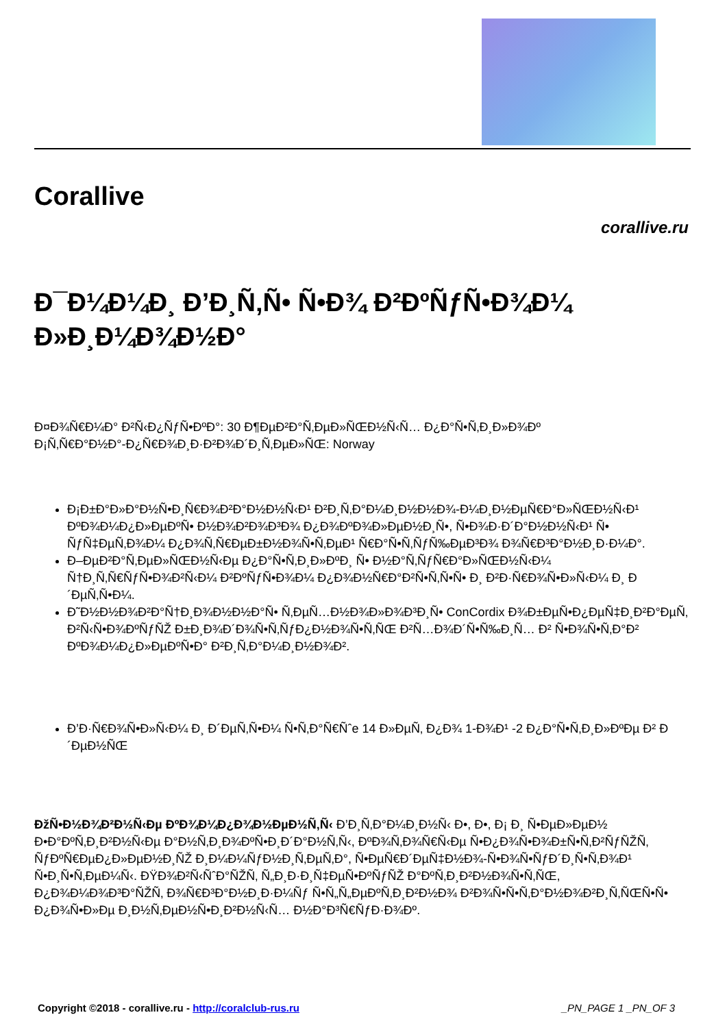Corallive
corallive.ru
Ð¯Ð¼Ð¼Ð¸ Ð’Ð¸Ñ‚Ñ• Ñ•Ð¾ Ð²ÐºÑƒÑ•Ð¾Ð¼ Ð»Ð¸Ð¼Ð¾Ð½Ð°
Ð¤Ð¾Ñ€Ð¼Ð° Ð²Ñ‹Ð¿ÑƒÑ•ÐºÐ°: 30 Ð¶ÐµÐ²Ð°Ñ‚ÐµÐ»ÑŒÐ½Ñ‹Ñ… Ð¿Ð°Ñ•Ñ‚Ð¸Ð»Ð¾Ðº
Ð¡Ñ‚Ñ€Ð°Ð½Ð°-Ð¿Ñ€Ð¾Ð¸Ð·Ð²Ð¾Ð´Ð¸Ñ‚ÐµÐ»ÑŒ: Norway
Ð¡Ð±Ð°Ð»Ð°Ð½Ñ•Ð¸Ñ€Ð¾Ð²Ð°Ð½Ð½Ñ‹Ð¹ Ð²Ð¸Ñ‚Ð°Ð¼Ð¸Ð½Ð½Ð¾-Ð¼Ð¸Ð½ÐµÑ€Ð°Ð»ÑŒÐ½Ñ‹Ð¹ ÐºÐ¾Ð¼Ð¿Ð»ÐµÐºÑ• Ð½Ð¾Ð²Ð¾Ð³Ð¾ Ð¿Ð¾ÐºÐ¾Ð»ÐµÐ½Ð¸Ñ•, Ñ•Ð¾Ð·Ð´Ð°Ð½Ð½Ñ‹Ð¹ Ñ• ÑƒÑ‡ÐµÑ‚Ð¾Ð¼ Ð¿Ð¾Ñ‚Ñ€ÐµÐ±Ð½Ð¾Ñ•Ñ‚ÐµÐ¹ Ñ€Ð°Ñ•Ñ‚ÑƒÑ‰ÐµÐ³Ð¾ Ð¾Ñ€Ð³Ð°Ð½Ð¸Ð·Ð¼Ð°.
Ð–ÐµÐ²Ð°Ñ‚ÐµÐ»ÑŒÐ½Ñ‹Ðµ Ð¿Ð°Ñ•Ñ‚Ð¸Ð»ÐºÐ¸ Ñ• Ð½Ð°Ñ‚ÑƒÑ€Ð°Ð»ÑŒÐ½Ñ‹Ð¼ Ñ†Ð¸Ñ‚Ñ€ÑƒÑ•Ð¾Ð²Ñ‹Ð¼ Ð²ÐºÑƒÑ•Ð¾Ð¼ Ð¿Ð¾Ð½Ñ€Ð°Ð²Ñ•Ñ‚Ñ•Ñ• Ð¸ Ð²Ð·Ñ€Ð¾Ñ•Ð»Ñ‹Ð¼ Ð¸ Ð´ÐµÑ‚Ñ•Ð¼.
Ð˜Ð½Ð½Ð¾Ð²Ð°Ñ†Ð¸Ð¾Ð½Ð½Ð°Ñ• Ñ‚ÐµÑ…Ð½Ð¾Ð»Ð¾Ð³Ð¸Ñ• ConCordix Ð¾Ð±ÐµÑ•Ð¿ÐµÑ‡Ð¸Ð²Ð°ÐµÑ‚ Ð²Ñ‹Ñ•Ð¾ÐºÑƒÑŽ Ð±Ð¸Ð¾Ð´Ð¾Ñ•Ñ‚ÑƒÐ¿Ð½Ð¾Ñ•Ñ‚ÑŒ Ð²Ñ…Ð¾Ð´Ñ•Ñ‰Ð¸Ñ… Ð² Ñ•Ð¾Ñ•Ñ‚Ð°Ð² ÐºÐ¾Ð¼Ð¿Ð»ÐµÐºÑ•Ð° Ð²Ð¸Ñ‚Ð°Ð¼Ð¸Ð½Ð¾Ð².
Ð’Ð·Ñ€Ð¾Ñ•Ð»Ñ‹Ð¼ Ð¸ Ð´ÐµÑ‚Ñ•Ð¼ Ñ•Ñ‚Ð°Ñ€Ñˆe 14 Ð»ÐµÑ‚ Ð¿Ð¾ 1-Ð¾Ð¹ -2 Ð¿Ð°Ñ•Ñ‚Ð¸Ð»ÐºÐµ Ð² Ð´ÐµÐ½ÑŒ
ÐžÑ•Ð½Ð¾Ð²Ð½Ñ‹Ðµ ÐºÐ¾Ð¼Ð¿Ð¾Ð½ÐµÐ½Ñ‚Ñ‹ Ð’Ð¸Ñ‚Ð°Ð¼Ð¸Ð½Ñ‹ Ð•, Ð•, Ð¡ Ð¸ Ñ•ÐµÐ»ÐµÐ½ Ð•Ð°ÐºÑ‚Ð¸Ð²Ð½Ñ‹Ðµ Ð°Ð½Ñ‚Ð¸Ð¾ÐºÑ•Ð¸Ð´Ð°Ð½Ñ‚Ñ‹, ÐºÐ¾Ñ‚Ð¾Ñ€Ñ‹Ðµ Ñ•Ð¿Ð¾Ñ•Ð¾Ð±Ñ•Ñ‚Ð²ÑƒÑŽÑ‚ ÑƒÐºÑ€ÐµÐ¿Ð»ÐµÐ½Ð¸ÑŽ Ð¸Ð¼Ð¼ÑƒÐ½Ð¸Ñ‚ÐµÑ‚Ð°, Ñ•ÐµÑ€Ð´ÐµÑ‡Ð½Ð¾-Ñ•Ð¾Ñ•ÑƒÐ´Ð¸Ñ•Ñ‚Ð¾Ð¹ Ñ•Ð¸Ñ•Ñ‚ÐµÐ¼Ñ‹. ÐŸÐ¾Ð²Ñ‹ÑˆÐ°ÑŽÑ‚ Ñ„Ð¸Ð·Ð¸Ñ‡ÐµÑ•ÐºÑƒÑŽ Ð°ÐºÑ‚Ð¸Ð²Ð½Ð¾Ñ•Ñ‚ÑŒ, Ð¿Ð¾Ð¼Ð¾Ð³Ð°ÑŽÑ‚ Ð¾Ñ€Ð³Ð°Ð½Ð¸Ð·Ð¼Ñƒ Ñ•Ñ„Ñ„ÐµÐºÑ‚Ð¸Ð²Ð½Ð¾ Ð²Ð¾Ñ•Ñ•Ñ‚Ð°Ð½Ð¾Ð²Ð¸Ñ‚ÑŒÑ•Ñ• Ð¿Ð¾Ñ•Ð»Ðµ Ð¸Ð½Ñ‚ÐµÐ½Ñ•Ð¸Ð²Ð½Ñ‹Ñ… Ð½Ð°Ð³Ñ€ÑƒÐ·Ð¾Ðº.
Copyright ©2018 - corallive.ru - http://coralclub-rus.ru _PN_PAGE 1 _PN_OF 3